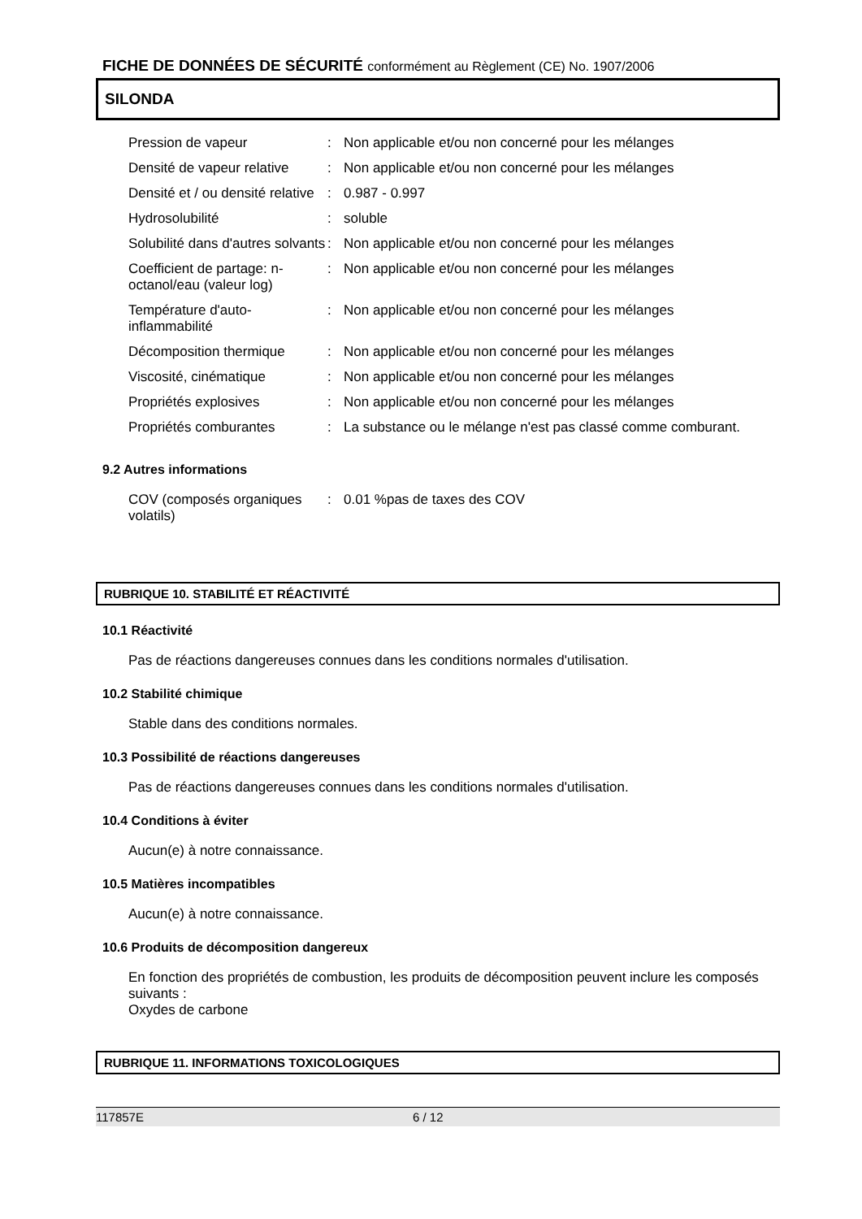FICHE DE DONNÉES DE SÉCURITÉ conformément au Règlement (CE) No. 1907/2006
SILONDA
| Pression de vapeur | : | Non applicable et/ou non concerné pour les mélanges |
| Densité de vapeur relative | : | Non applicable et/ou non concerné pour les mélanges |
| Densité et / ou densité relative | : | 0.987 - 0.997 |
| Hydrosolubilité | : | soluble |
| Solubilité dans d'autres solvants | : | Non applicable et/ou non concerné pour les mélanges |
| Coefficient de partage: n-octanol/eau (valeur log) | : | Non applicable et/ou non concerné pour les mélanges |
| Température d'auto-inflammabilité | : | Non applicable et/ou non concerné pour les mélanges |
| Décomposition thermique | : | Non applicable et/ou non concerné pour les mélanges |
| Viscosité, cinématique | : | Non applicable et/ou non concerné pour les mélanges |
| Propriétés explosives | : | Non applicable et/ou non concerné pour les mélanges |
| Propriétés comburantes | : | La substance ou le mélange n'est pas classé comme comburant. |
9.2 Autres informations
| COV (composés organiques volatils) | : | 0.01 %pas de taxes des COV |
RUBRIQUE 10. STABILITÉ ET RÉACTIVITÉ
10.1 Réactivité
Pas de réactions dangereuses connues dans les conditions normales d'utilisation.
10.2 Stabilité chimique
Stable dans des conditions normales.
10.3 Possibilité de réactions dangereuses
Pas de réactions dangereuses connues dans les conditions normales d'utilisation.
10.4 Conditions à éviter
Aucun(e) à notre connaissance.
10.5 Matières incompatibles
Aucun(e) à notre connaissance.
10.6 Produits de décomposition dangereux
En fonction des propriétés de combustion, les produits de décomposition peuvent inclure les composés suivants :
Oxydes de carbone
RUBRIQUE 11. INFORMATIONS TOXICOLOGIQUES
117857E 6 / 12